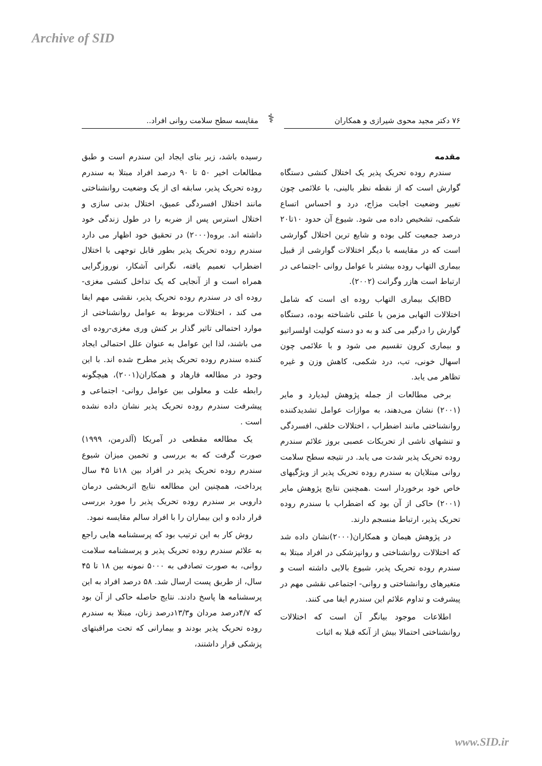Archive of SID
۷۶ دکتر مجید محوی شیرازی و همکاران
⚕
مقایسه سطح سلامت روانی افراد..
مقدمه
سندرم روده تحریک پذیر یک اختلال کنشی دستگاه گوارش است که از نقطه نظر بالینی، با علائمی چون تغییر وضعیت اجابت مزاج، درد و احساس اتساع شکمی، تشخیص داده می شود. شیوع آن حدود ۱۰تا۲۰ درصد جمعیت کلی بوده و شایع ترین اختلال گوارشی است که در مقایسه با دیگر اختلالات گوارشی از قبیل بیماری التهاب روده بیشتر با عوامل روانی -اجتماعی در ارتباط است هازر وگرانت (۲۰۰۲).
IBDیک بیماری التهاب روده ای است که شامل اختلالات التهابی مزمن با علتی ناشناخته بوده، دستگاه گوارش را درگیر می کند و به دو دسته کولیت اولسراتیو و بیماری کرون تقسیم می شود و با علائمی چون اسهال خونی، تب، درد شکمی، کاهش وزن و غیره تظاهر می یابد.
برخی مطالعات از جمله پژوهش لیدیارد و مایر (۲۰۰۱) نشان می‌دهند، به موازات عوامل تشدیدکننده روانشناختی مانند اضطراب ، اختلالات خلقی، افسردگی و تنشهای ناشی از تحریکات عصبی بروز علائم سندرم روده تحریک پذیر شدت می یابد. در نتیجه سطح سلامت روانی مبتلایان به سندرم روده تحریک پذیر از ویژگیهای خاص خود برخوردار است .همچنین نتایج پژوهش مایر (۲۰۰۱) حاکی از آن بود که اضطراب با سندرم روده تحریک پذیر، ارتباط منسجم دارند.
در پژوهش هیمان و همکاران(۲۰۰۰)نشان داده شد که اختلالات روانشناختی و روانپزشکی در افراد مبتلا به سندرم روده تحریک پذیر، شیوع بالایی داشته است و متغیرهای روانشناختی و روانی- اجتماعی نقشی مهم در پیشرفت و تداوم علائم این سندرم ایفا می کنند.
اطلاعات موجود بیانگر آن است که اختلالات روانشناختی احتمالا بیش از آنکه قبلا به اثبات
رسیده باشد، زیر بنای ایجاد این سندرم است و طبق مطالعات اخیر ۵۰ تا ۹۰ درصد افراد مبتلا به سندرم روده تحریک پذیر، سابقه ای از یک وضعیت روانشناختی مانند اختلال افسردگی عمیق، اختلال بدنی سازی و اختلال استرس پس از ضربه را در طول زندگی خود داشته اند. بروه(۲۰۰۰) در تحقیق خود اظهار می دارد سندرم روده تحریک پذیر بطور قابل توجهی با اختلال اضطراب تعمیم یافته، نگرانی آشکار، نوروزگرایی همراه است و از آنجایی که یک تداخل کنشی مغزی- روده ای در سندرم روده تحریک پذیر، نقشی مهم ایفا می کند ، اختلالات مربوط به عوامل روانشناختی از موارد احتمالی تاثیر گذار بر کنش وری مغزی-روده ای می باشند، لذا این عوامل به عنوان علل احتمالی ایجاد کننده سندرم روده تحریک پذیر مطرح شده اند. با این وجود در مطالعه فارهاد و همکاران(۲۰۰۱)، هیچگونه رابطه علت و معلولی بین عوامل روانی- اجتماعی و پیشرفت سندرم روده تحریک پذیر نشان داده نشده است .
یک مطالعه مقطعی در آمریکا (آلدرمن، ۱۹۹۹) صورت گرفت که به بررسی و تخمین میزان شیوع سندرم روده تحریک پذیر در افراد بین ۱۸تا ۴۵ سال پرداخت، همچنین این مطالعه نتایج اثربخشی درمان دارویی بر سندرم روده تحریک پذیر را مورد بررسی قرار داده و این بیماران را با افراد سالم مقایسه نمود.
روش کار به این ترتیب بود که پرسشنامه هایی راجع به علائم سندرم روده تحریک پذیر و پرسشنامه سلامت روانی، به صورت تصادفی به ۵۰۰۰ نمونه بین ۱۸ تا ۴۵ سال، از طریق پست ارسال شد. ۵۸ درصد افراد به این پرسشنامه ها پاسخ دادند. نتایج حاصله حاکی از آن بود که ۴/۷درصد مردان و۱۳/۳درصد زنان، مبتلا به سندرم روده تحریک پذیر بودند و بیمارانی که تحت مراقبتهای پزشکی قرار داشتند،
www.SID.ir